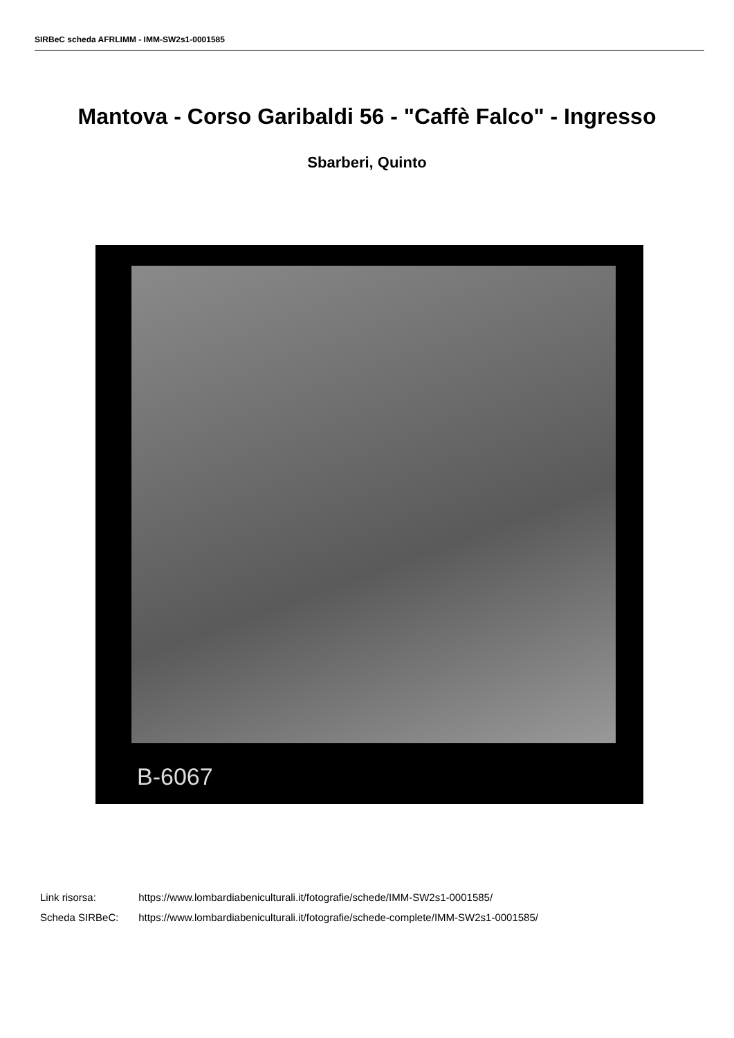SIRBeC scheda AFRLIMM - IMM-SW2s1-0001585
Mantova - Corso Garibaldi 56 - "Caffè Falco" - Ingresso
Sbarberi, Quinto
B-6067
Link risorsa: https://www.lombardiabeniculturali.it/fotografie/schede/IMM-SW2s1-0001585/
Scheda SIRBeC: https://www.lombardiabeniculturali.it/fotografie/schede-complete/IMM-SW2s1-0001585/